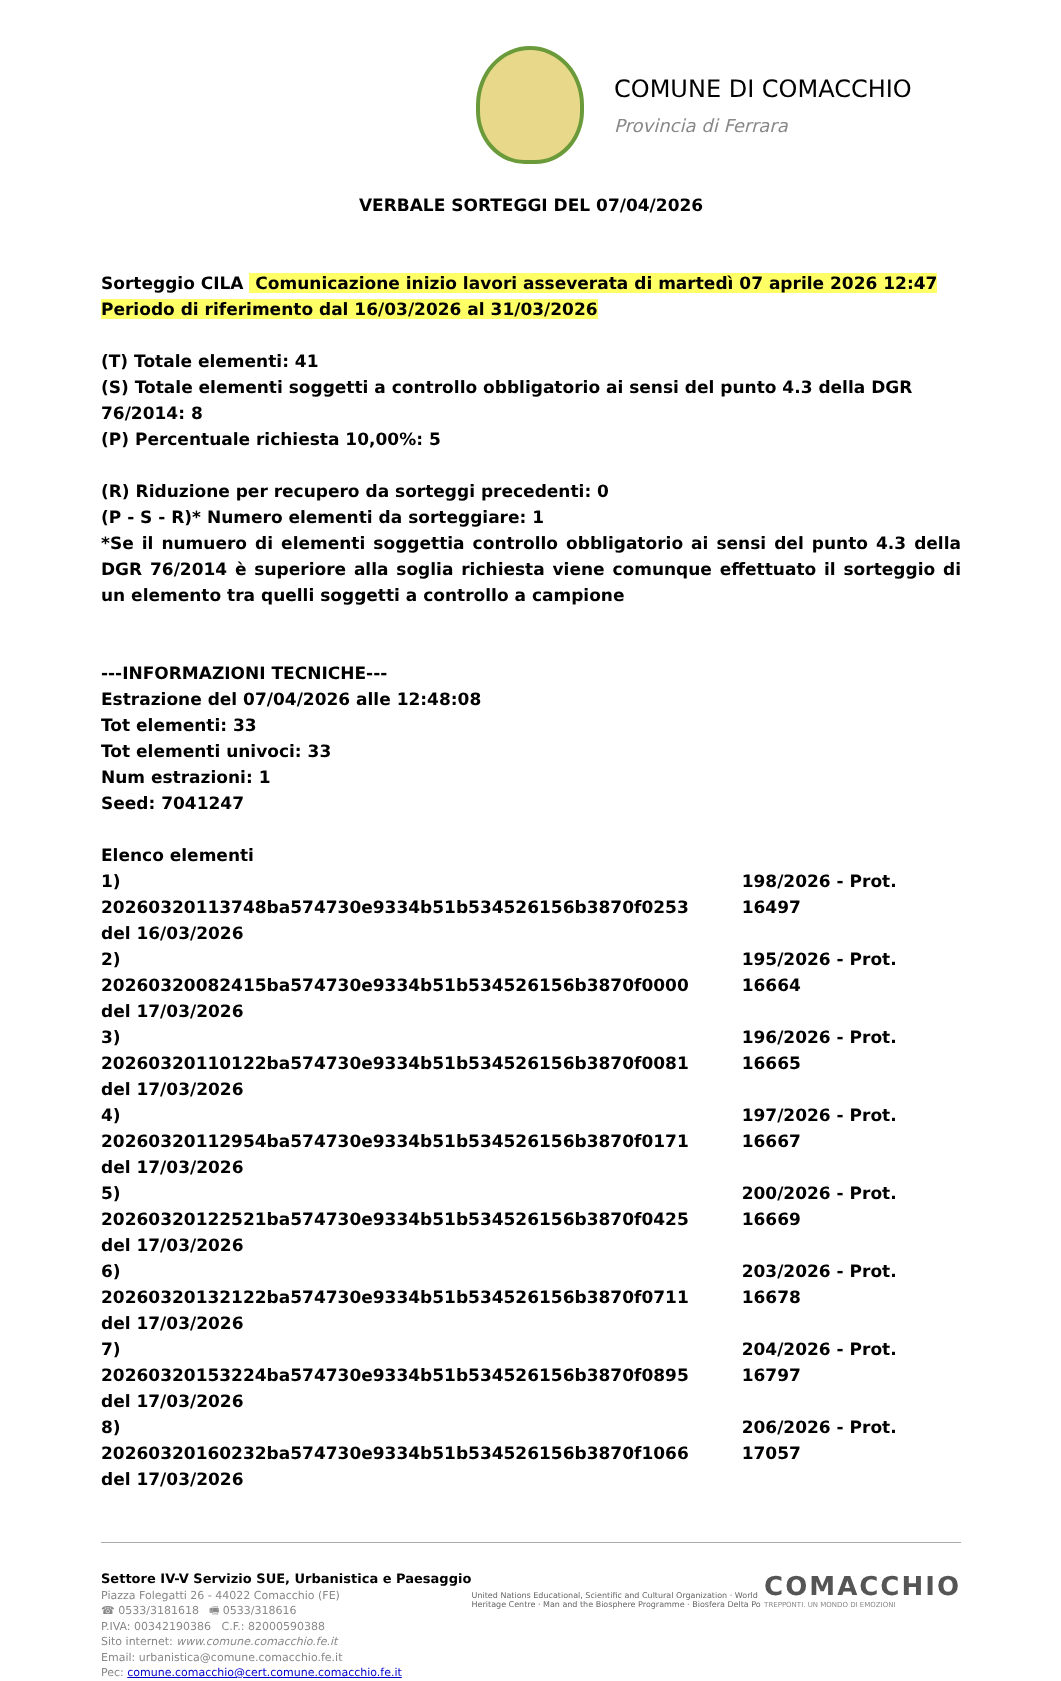COMUNE DI COMACCHIO
Provincia di Ferrara
VERBALE SORTEGGI DEL 07/04/2026
Sorteggio CILA Comunicazione inizio lavori asseverata di martedì 07 aprile 2026 12:47
Periodo di riferimento dal 16/03/2026 al 31/03/2026
(T) Totale elementi: 41
(S) Totale elementi soggetti a controllo obbligatorio ai sensi del punto 4.3 della DGR 76/2014: 8
(P) Percentuale richiesta 10,00%: 5
(R) Riduzione per recupero da sorteggi precedenti: 0
(P - S - R)* Numero elementi da sorteggiare: 1
*Se il numuero di elementi soggettia controllo obbligatorio ai sensi del punto 4.3 della DGR 76/2014 è superiore alla soglia richiesta viene comunque effettuato il sorteggio di un elemento tra quelli soggetti a controllo a campione
---INFORMAZIONI TECNICHE---
Estrazione del 07/04/2026 alle 12:48:08
Tot elementi: 33
Tot elementi univoci: 33
Num estrazioni: 1
Seed: 7041247
Elenco elementi
1) 20260320113748ba574730e9334b51b534526156b3870f0253 198/2026 - Prot. 16497
del 16/03/2026
2) 20260320082415ba574730e9334b51b534526156b3870f0000 195/2026 - Prot. 16664
del 17/03/2026
3) 20260320110122ba574730e9334b51b534526156b3870f0081 196/2026 - Prot. 16665
del 17/03/2026
4) 20260320112954ba574730e9334b51b534526156b3870f0171 197/2026 - Prot. 16667
del 17/03/2026
5) 20260320122521ba574730e9334b51b534526156b3870f0425 200/2026 - Prot. 16669
del 17/03/2026
6) 20260320132122ba574730e9334b51b534526156b3870f0711 203/2026 - Prot. 16678
del 17/03/2026
7) 20260320153224ba574730e9334b51b534526156b3870f0895 204/2026 - Prot. 16797
del 17/03/2026
8) 20260320160232ba574730e9334b51b534526156b3870f1066 206/2026 - Prot. 17057
del 17/03/2026
Settore IV-V Servizio SUE, Urbanistica e Paesaggio
Piazza Folegatti 26 - 44022 Comacchio (FE)
☎ 0533/3181618 🖷 0533/318616
P.IVA: 00342190386 C.F.: 82000590388
Sito internet: www.comune.comacchio.fe.it
Email: urbanistica@comune.comacchio.fe.it
Pec: comune.comacchio@cert.comune.comacchio.fe.it
United Nations Educational, Scientific and Cultural Organization · World Heritage Centre · Man and the Biosphere Programme · Biosfera Delta Po
COMACCHIO
TREPPONTI. UN MONDO DI EMOZIONI